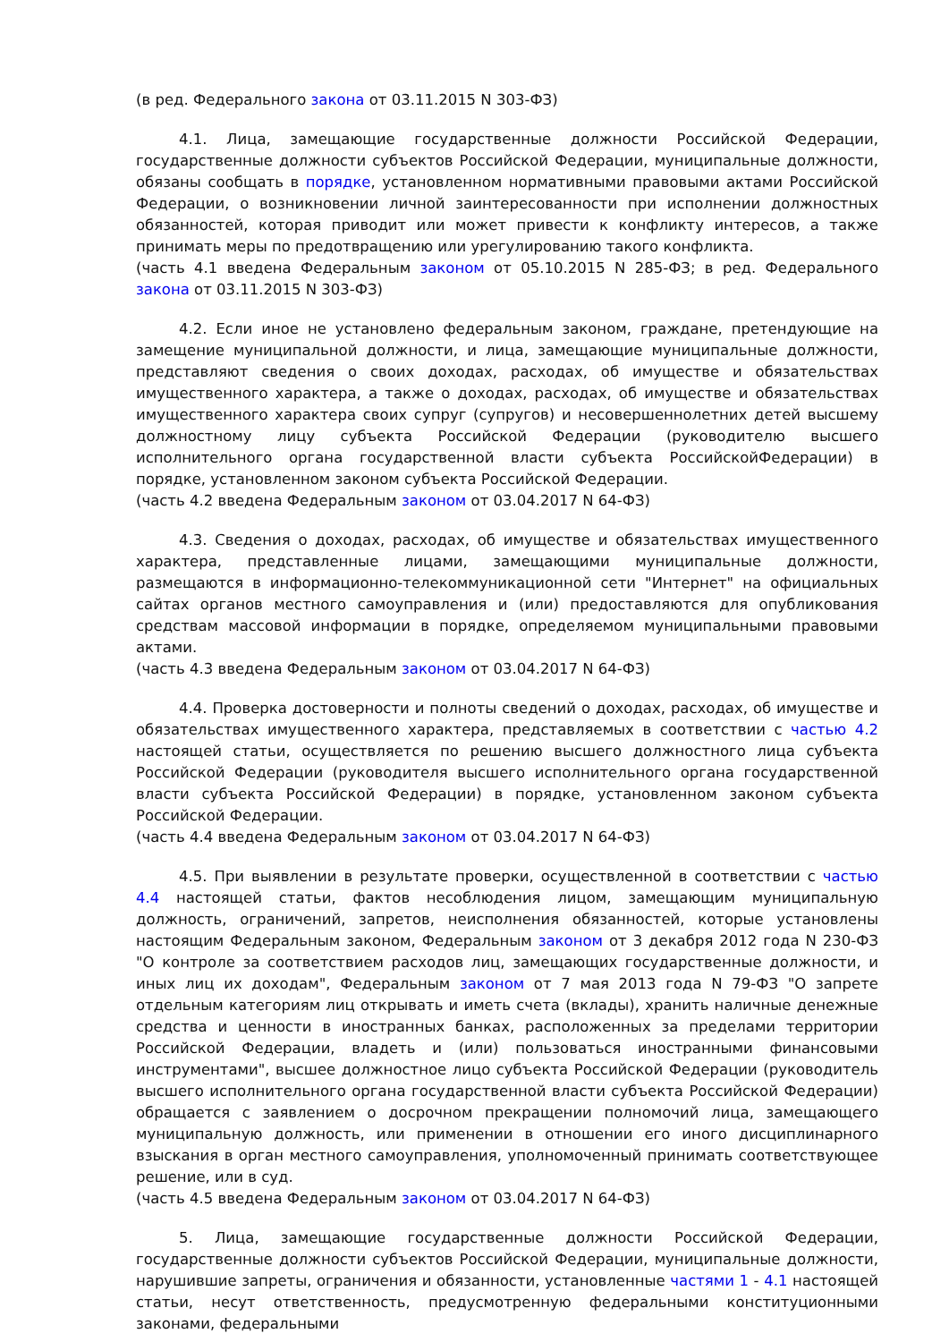(в ред. Федерального закона от 03.11.2015 N 303-ФЗ)
4.1. Лица, замещающие государственные должности Российской Федерации, государственные должности субъектов Российской Федерации, муниципальные должности, обязаны сообщать в порядке, установленном нормативными правовыми актами Российской Федерации, о возникновении личной заинтересованности при исполнении должностных обязанностей, которая приводит или может привести к конфликту интересов, а также принимать меры по предотвращению или урегулированию такого конфликта.
(часть 4.1 введена Федеральным законом от 05.10.2015 N 285-ФЗ; в ред. Федерального закона от 03.11.2015 N 303-ФЗ)
4.2. Если иное не установлено федеральным законом, граждане, претендующие на замещение муниципальной должности, и лица, замещающие муниципальные должности, представляют сведения о своих доходах, расходах, об имуществе и обязательствах имущественного характера, а также о доходах, расходах, об имуществе и обязательствах имущественного характера своих супруг (супругов) и несовершеннолетних детей высшему должностному лицу субъекта Российской Федерации (руководителю высшего исполнительного органа государственной власти субъекта РоссийскойФедерации) в порядке, установленном законом субъекта Российской Федерации.
(часть 4.2 введена Федеральным законом от 03.04.2017 N 64-ФЗ)
4.3. Сведения о доходах, расходах, об имуществе и обязательствах имущественного характера, представленные лицами, замещающими муниципальные должности, размещаются в информационно-телекоммуникационной сети "Интернет" на официальных сайтах органов местного самоуправления и (или) предоставляются для опубликования средствам массовой информации в порядке, определяемом муниципальными правовыми актами.
(часть 4.3 введена Федеральным законом от 03.04.2017 N 64-ФЗ)
4.4. Проверка достоверности и полноты сведений о доходах, расходах, об имуществе и обязательствах имущественного характера, представляемых в соответствии с частью 4.2 настоящей статьи, осуществляется по решению высшего должностного лица субъекта Российской Федерации (руководителя высшего исполнительного органа государственной власти субъекта Российской Федерации) в порядке, установленном законом субъекта Российской Федерации.
(часть 4.4 введена Федеральным законом от 03.04.2017 N 64-ФЗ)
4.5. При выявлении в результате проверки, осуществленной в соответствии с частью 4.4 настоящей статьи, фактов несоблюдения лицом, замещающим муниципальную должность, ограничений, запретов, неисполнения обязанностей, которые установлены настоящим Федеральным законом, Федеральным законом от 3 декабря 2012 года N 230-ФЗ "О контроле за соответствием расходов лиц, замещающих государственные должности, и иных лиц их доходам", Федеральным законом от 7 мая 2013 года N 79-ФЗ "О запрете отдельным категориям лиц открывать и иметь счета (вклады), хранить наличные денежные средства и ценности в иностранных банках, расположенных за пределами территории Российской Федерации, владеть и (или) пользоваться иностранными финансовыми инструментами", высшее должностное лицо субъекта Российской Федерации (руководитель высшего исполнительного органа государственной власти субъекта Российской Федерации) обращается с заявлением о досрочном прекращении полномочий лица, замещающего муниципальную должность, или применении в отношении его иного дисциплинарного взыскания в орган местного самоуправления, уполномоченный принимать соответствующее решение, или в суд.
(часть 4.5 введена Федеральным законом от 03.04.2017 N 64-ФЗ)
5. Лица, замещающие государственные должности Российской Федерации, государственные должности субъектов Российской Федерации, муниципальные должности, нарушившие запреты, ограничения и обязанности, установленные частями 1 - 4.1 настоящей статьи, несут ответственность, предусмотренную федеральными конституционными законами, федеральными